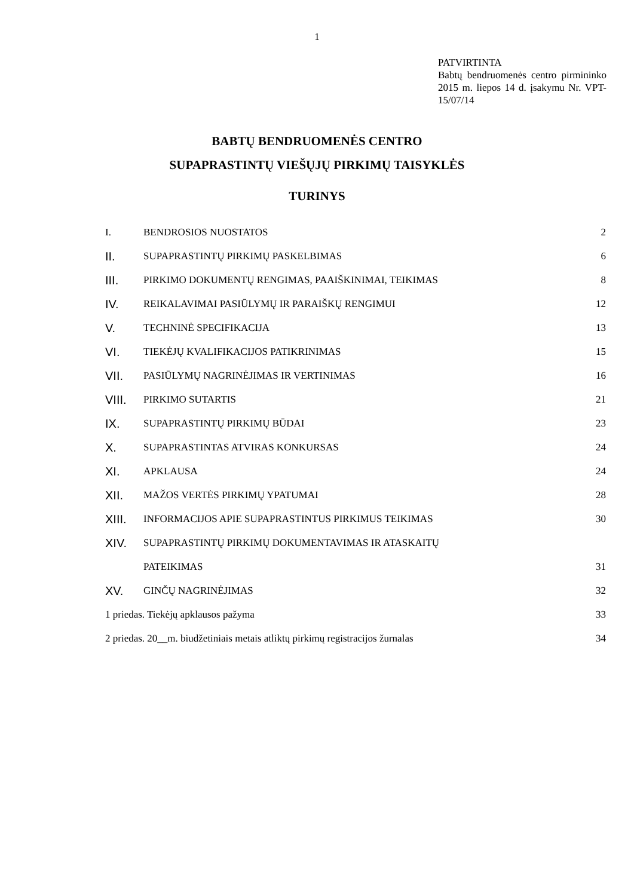1
PATVIRTINTA
Babtų bendruomenės centro pirmininko 2015 m. liepos 14 d. įsakymu Nr. VPT-15/07/14
BABTŲ BENDRUOMENĖS CENTRO
SUPAPRASTINTŲ VIEŠŲJŲ PIRKIMŲ TAISYKLĖS
TURINYS
| I. | BENDROSIOS NUOSTATOS | 2 |
| II. | SUPAPRASTINTŲ PIRKIMŲ PASKELBIMAS | 6 |
| III. | PIRKIMO DOKUMENTŲ RENGIMAS, PAAIŠKINIMAI, TEIKIMAS | 8 |
| IV. | REIKALAVIMAI PASIŪLYMŲ IR PARAIŠKŲ RENGIMUI | 12 |
| V. | TECHNINĖ SPECIFIKACIJA | 13 |
| VI. | TIEKĖJŲ KVALIFIKACIJOS PATIKRINIMAS | 15 |
| VII. | PASIŪLYMŲ NAGRINĖJIMAS IR VERTINIMAS | 16 |
| VIII. | PIRKIMO SUTARTIS | 21 |
| IX. | SUPAPRASTINTŲ PIRKIMŲ BŪDAI | 23 |
| X. | SUPAPRASTINTAS ATVIRAS KONKURSAS | 24 |
| XI. | APKLAUSA | 24 |
| XII. | MAŽOS VERTĖS PIRKIMŲ YPATUMAI | 28 |
| XIII. | INFORMACIJOS APIE SUPAPRASTINTUS PIRKIMUS TEIKIMAS | 30 |
| XIV. | SUPAPRASTINTŲ PIRKIMŲ DOKUMENTAVIMAS IR ATASKAITŲ | |
| | PATEIKIMAS | 31 |
| XV. | GINČŲ NAGRINĖJIMAS | 32 |
| 1 priedas. Tiekėjų apklausos pažyma | | 33 |
| 2 priedas. 20__m. biudžetiniais metais atliktų pirkimų registracijos žurnalas | | 34 |